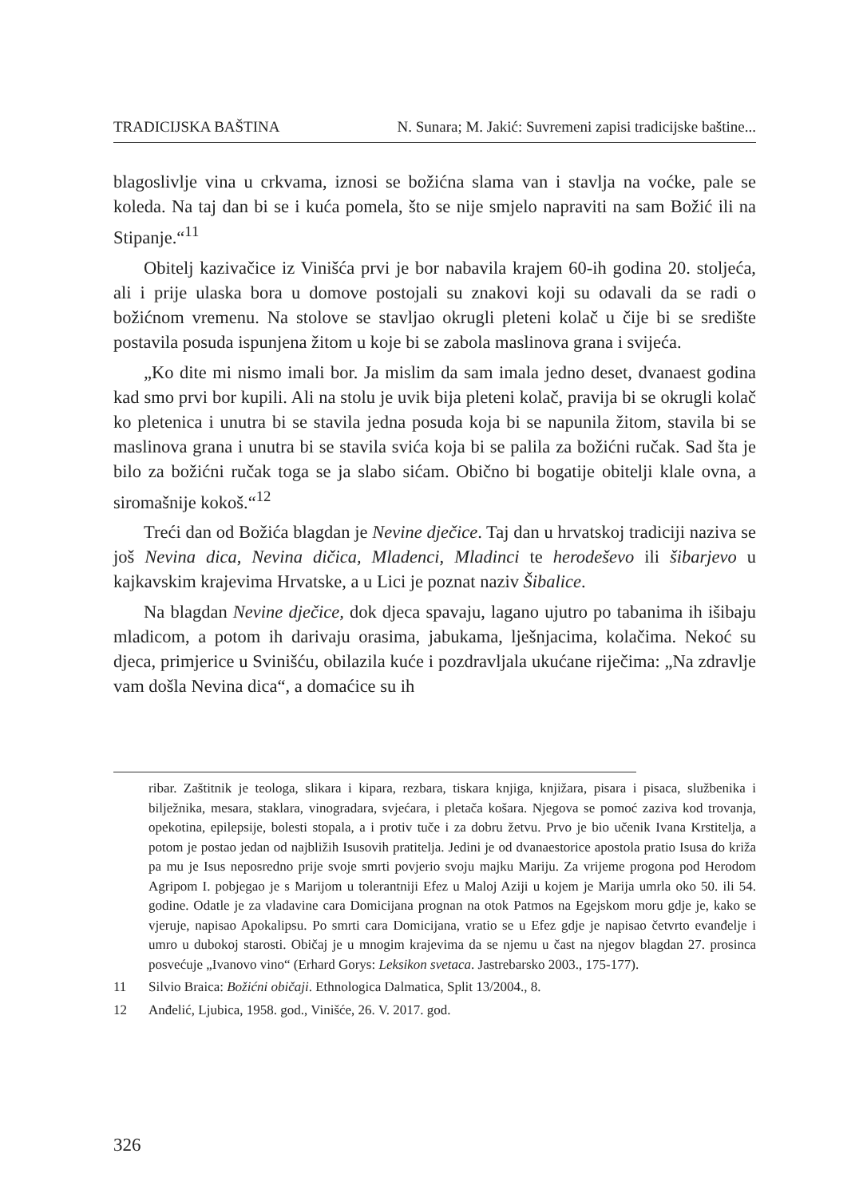TRADICIJSKA BAŠTINA N. Sunara; M. Jakić: Suvremeni zapisi tradicijske baštine...
blagoslivlje vina u crkvama, iznosi se božićna slama van i stavlja na voćke, pale se koleda. Na taj dan bi se i kuća pomela, što se nije smjelo napraviti na sam Božić ili na Stipanje.“<sup>11</sup>
Obitelj kazivačice iz Vinišća prvi je bor nabavila krajem 60-ih godina 20. stoljeća, ali i prije ulaska bora u domove postojali su znakovi koji su odavali da se radi o božićnom vremenu. Na stolove se stavljao okrugli pleteni kolač u čije bi se središte postavila posuda ispunjena žitom u koje bi se zabola maslinova grana i svijeća.
„Ko dite mi nismo imali bor. Ja mislim da sam imala jedno deset, dvanaest godina kad smo prvi bor kupili. Ali na stolu je uvik bija pleteni kolač, pravija bi se okrugli kolač ko pletenica i unutra bi se stavila jedna posuda koja bi se napunila žitom, stavila bi se maslinova grana i unutra bi se stavila svića koja bi se palila za božićni ručak. Sad šta je bilo za božićni ručak toga se ja slabo sićam. Obično bi bogatije obitelji klale ovna, a siromašnije kokoš.“<sup>12</sup>
Treći dan od Božića blagdan je Nevine dječice. Taj dan u hrvatskoj tradiciji naziva se još Nevina dica, Nevina dičica, Mladenci, Mladinci te herodeševo ili šibarjevo u kajkavskim krajevima Hrvatske, a u Lici je poznat naziv Šibalice.
Na blagdan Nevine dječice, dok djeca spavaju, lagano ujutro po tabanima ih išibaju mladicom, a potom ih darivaju orasima, jabukama, lješnjacima, kolačima. Nekoć su djeca, primjerice u Svinišću, obilazila kuće i pozdravljala ukućane riječima: „Na zdravlje vam došla Nevina dica“, a domaćice su ih
ribar. Zaštitnik je teologa, slikara i kipara, rezbara, tiskara knjiga, knjižara, pisara i pisaca, službenika i bilježnika, mesara, staklara, vinogradara, svjećara, i pletača košara. Njegova se pomoć zaziva kod trovanja, opekotina, epilepsije, bolesti stopala, a i protiv tuče i za dobru žetvu. Prvo je bio učenik Ivana Krstitelja, a potom je postao jedan od najbližih Isusovih pratitelja. Jedini je od dvanaestorice apostola pratio Isusa do križa pa mu je Isus neposredno prije svoje smrti povjerio svoju majku Mariju. Za vrijeme progona pod Herodom Agripom I. pobjegao je s Marijom u tolerantniji Efez u Maloj Aziji u kojem je Marija umrla oko 50. ili 54. godine. Odatle je za vladavine cara Domicijana prognan na otok Patmos na Egejskom moru gdje je, kako se vjeruje, napisao Apokalipsu. Po smrti cara Domicijana, vratio se u Efez gdje je napisao četvrto evanđelje i umro u dubokoj starosti. Običaj je u mnogim krajevima da se njemu u čast na njegov blagdan 27. prosinca posvećuje „Ivanovo vino“ (Erhard Gorys: Leksikon svetaca. Jastrebarsko 2003., 175-177).
11 Silvio Braica: Božićni običaji. Ethnologica Dalmatica, Split 13/2004., 8.
12 Anđelić, Ljubica, 1958. god., Vinišće, 26. V. 2017. god.
326